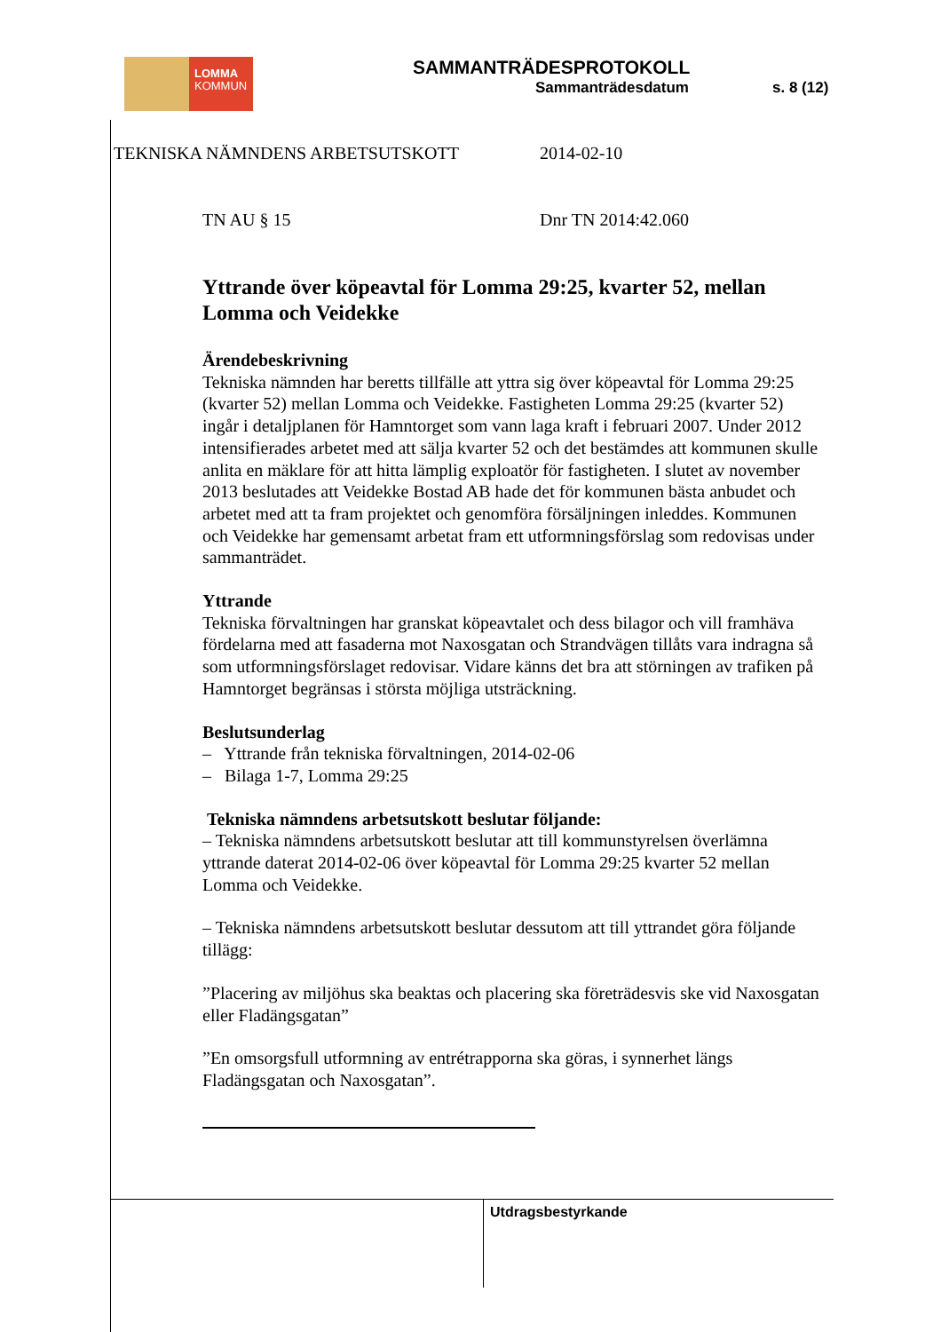LOMMA
KOMMUN
SAMMANTRÄDESPROTOKOLL
Sammanträdesdatum s. 8 (12)
TEKNISKA NÄMNDENS ARBETSUTSKOTT 2014-02-10
TN AU § 15 Dnr TN 2014:42.060
Yttrande över köpeavtal för Lomma 29:25, kvarter 52, mellan Lomma och Veidekke
Ärendebeskrivning
Tekniska nämnden har beretts tillfälle att yttra sig över köpeavtal för Lomma 29:25 (kvarter 52) mellan Lomma och Veidekke. Fastigheten Lomma 29:25 (kvarter 52) ingår i detaljplanen för Hamntorget som vann laga kraft i februari 2007. Under 2012 intensifierades arbetet med att sälja kvarter 52 och det bestämdes att kommunen skulle anlita en mäklare för att hitta lämplig exploatör för fastigheten. I slutet av november 2013 beslutades att Veidekke Bostad AB hade det för kommunen bästa anbudet och arbetet med att ta fram projektet och genomföra försäljningen inleddes. Kommunen och Veidekke har gemensamt arbetat fram ett utformningsförslag som redovisas under sammanträdet.
Yttrande
Tekniska förvaltningen har granskat köpeavtalet och dess bilagor och vill framhäva fördelarna med att fasaderna mot Naxosgatan och Strandvägen tillåts vara indragna så som utformningsförslaget redovisar. Vidare känns det bra att störningen av trafiken på Hamntorget begränsas i största möjliga utsträckning.
Beslutsunderlag
– Yttrande från tekniska förvaltningen, 2014-02-06
– Bilaga 1-7, Lomma 29:25
Tekniska nämndens arbetsutskott beslutar följande:
– Tekniska nämndens arbetsutskott beslutar att till kommunstyrelsen överlämna yttrande daterat 2014-02-06 över köpeavtal för Lomma 29:25 kvarter 52 mellan Lomma och Veidekke.
– Tekniska nämndens arbetsutskott beslutar dessutom att till yttrandet göra följande tillägg:
”Placering av miljöhus ska beaktas och placering ska företrädesvis ske vid Naxosgatan eller Fladängsgatan”
”En omsorgsfull utformning av entrétrapporna ska göras, i synnerhet längs Fladängsgatan och Naxosgatan”.
Utdragsbestyrkande